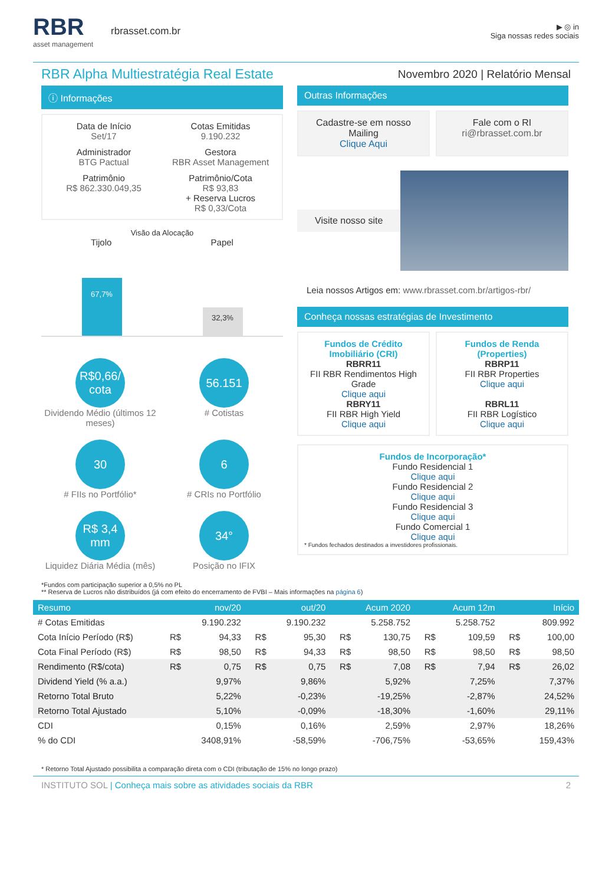RBR
asset management
rbrasset.com.br
▶ ◎ in
Siga nossas redes sociais
RBR Alpha Multiestratégia Real Estate
Novembro 2020 | Relatório Mensal
ⓘ Informações
Data de Início
Set/17
Cotas Emitidas
9.190.232
Administrador
BTG Pactual
Gestora
RBR Asset Management
Patrimônio
R$ 862.330.049,35
Patrimônio/Cota
R$ 93,83
+ Reserva Lucros
R$ 0,33/Cota
Visão da Alocação
Tijolo Papel
67,7%
32,3%
R$0,66/ cota
Dividendo Médio (últimos 12 meses)
56.151
# Cotistas
30
# FIIs no Portfólio*
6
# CRIs no Portfólio
R$ 3,4 mm
Liquidez Diária Média (mês)
34°
Posição no IFIX
Outras Informações
Cadastre-se em nosso Mailing
Clique Aqui
Fale com o RI
ri@rbrasset.com.br
Visite nosso site
Leia nossos Artigos em: www.rbrasset.com.br/artigos-rbr/
Conheça nossas estratégias de Investimento
Fundos de Crédito Imobiliário (CRI)
RBRR11
FII RBR Rendimentos High Grade
Clique aqui
RBRY11
FII RBR High Yield
Clique aqui
Fundos de Renda (Properties)
RBRP11
FII RBR Properties
Clique aqui
RBRL11
FII RBR Logístico
Clique aqui
Fundos de Incorporação*
Fundo Residencial 1
Clique aqui
Fundo Residencial 2
Clique aqui
Fundo Residencial 3
Clique aqui
Fundo Comercial 1
Clique aqui
* Fundos fechados destinados a investidores profissionais.
*Fundos com participação superior a 0,5% no PL
** Reserva de Lucros não distribuídos (já com efeito do encerramento de FVBI – Mais informações na página 6)
| Resumo | nov/20 | | out/20 | | Acum 2020 | | Acum 12m | | Início | |
| --- | --- | --- | --- | --- | --- | --- | --- | --- | --- | --- |
| # Cotas Emitidas | | 9.190.232 | | 9.190.232 | | 5.258.752 | | 5.258.752 | | 809.992 |
| Cota Início Período (R$) | R$ | 94,33 | R$ | 95,30 | R$ | 130,75 | R$ | 109,59 | R$ | 100,00 |
| Cota Final Período (R$) | R$ | 98,50 | R$ | 94,33 | R$ | 98,50 | R$ | 98,50 | R$ | 98,50 |
| Rendimento (R$/cota) | R$ | 0,75 | R$ | 0,75 | R$ | 7,08 | R$ | 7,94 | R$ | 26,02 |
| Dividend Yield (% a.a.) | | 9,97% | | 9,86% | | 5,92% | | 7,25% | | 7,37% |
| Retorno Total Bruto | | 5,22% | | -0,23% | | -19,25% | | -2,87% | | 24,52% |
| Retorno Total Ajustado | | 5,10% | | -0,09% | | -18,30% | | -1,60% | | 29,11% |
| CDI | | 0,15% | | 0,16% | | 2,59% | | 2,97% | | 18,26% |
| % do CDI | | 3408,91% | | -58,59% | | -706,75% | | -53,65% | | 159,43% |
* Retorno Total Ajustado possibilita a comparação direta com o CDI (tributação de 15% no longo prazo)
INSTITUTO SOL | Conheça mais sobre as atividades sociais da RBR 2